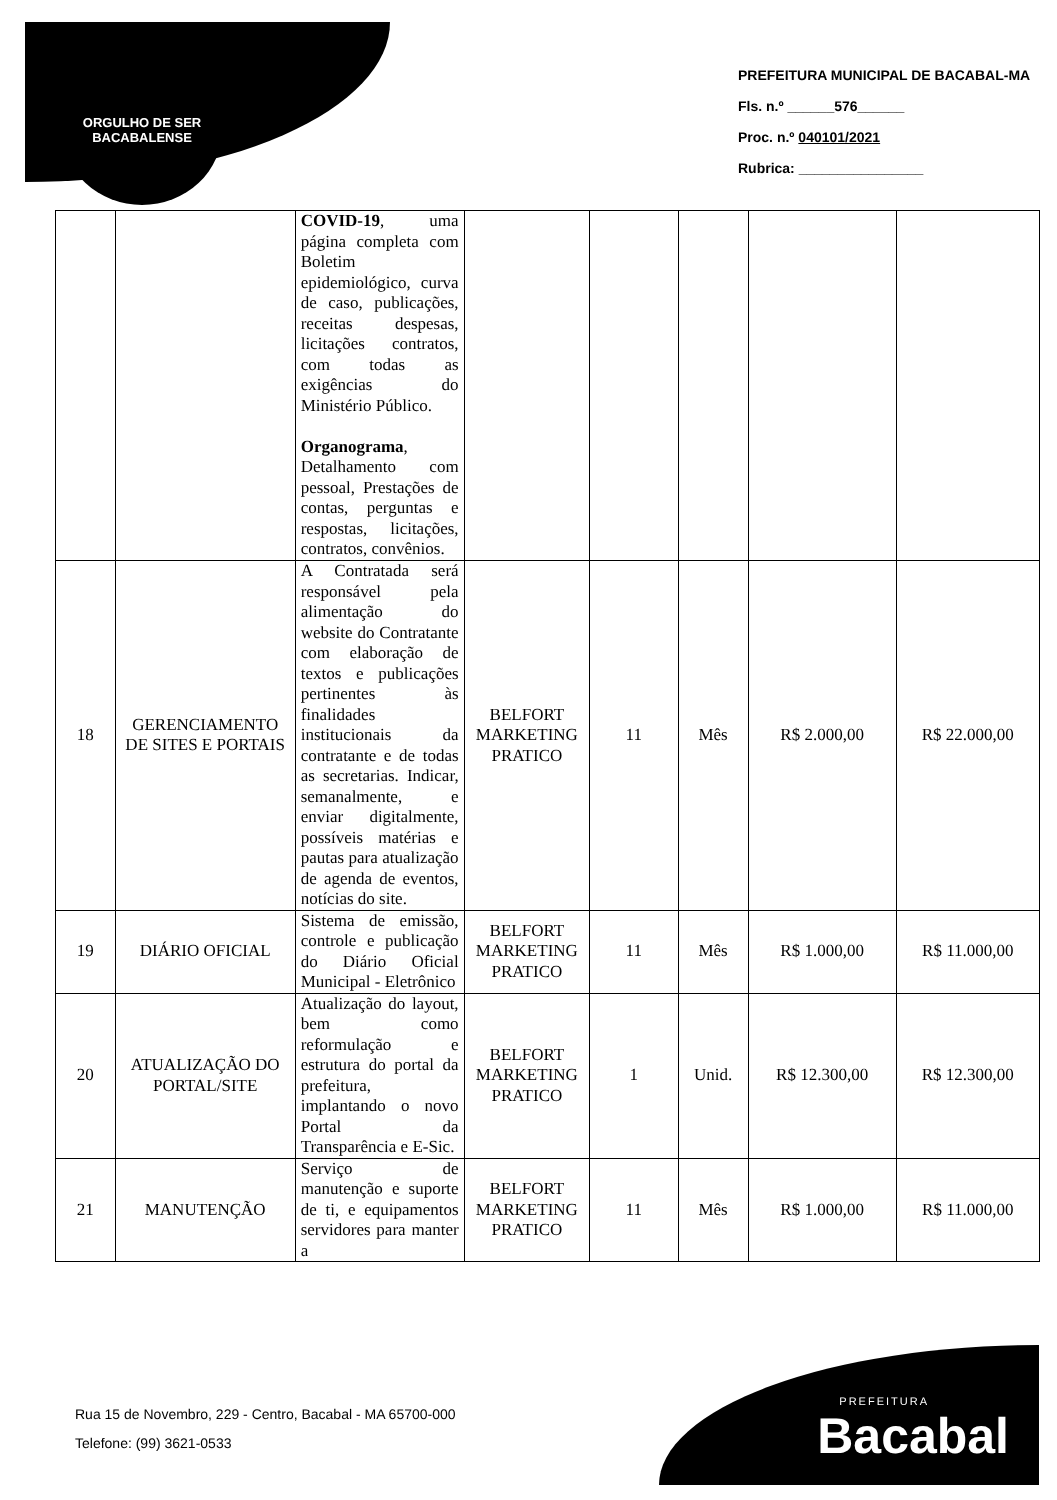ORGULHO DE SER BACABALENSE
PREFEITURA MUNICIPAL DE BACABAL-MA
Fls. n.º ______576______
Proc. n.º 040101/2021
Rubrica: ________________
| | | COVID-19 , uma página completa com Boletim epidemiológico, curva de caso, publicações, receitas despesas, licitações contratos, com todas as exigências do Ministério Público. Organograma , Detalhamento com pessoal, Prestações de contas, perguntas e respostas, licitações, contratos, convênios. | | | | | |
| 18 | GERENCIAMENTO DE SITES E PORTAIS | A Contratada será responsável pela alimentação do website do Contratante com elaboração de textos e publicações pertinentes às finalidades institucionais da contratante e de todas as secretarias. Indicar, semanalmente, e enviar digitalmente, possíveis matérias e pautas para atualização de agenda de eventos, notícias do site. | BELFORT MARKETING PRATICO | 11 | Mês | R$ 2.000,00 | R$ 22.000,00 |
| 19 | DIÁRIO OFICIAL | Sistema de emissão, controle e publicação do Diário Oficial Municipal - Eletrônico | BELFORT MARKETING PRATICO | 11 | Mês | R$ 1.000,00 | R$ 11.000,00 |
| 20 | ATUALIZAÇÃO DO PORTAL/SITE | Atualização do layout, bem como reformulação e estrutura do portal da prefeitura, implantando o novo Portal da Transparência e E-Sic. | BELFORT MARKETING PRATICO | 1 | Unid. | R$ 12.300,00 | R$ 12.300,00 |
| 21 | MANUTENÇÃO | Serviço de manutenção e suporte de ti, e equipamentos servidores para manter a | BELFORT MARKETING PRATICO | 11 | Mês | R$ 1.000,00 | R$ 11.000,00 |
Rua 15 de Novembro, 229 - Centro, Bacabal - MA 65700-000
Telefone: (99) 3621-0533
PREFEITURA
Bacabal